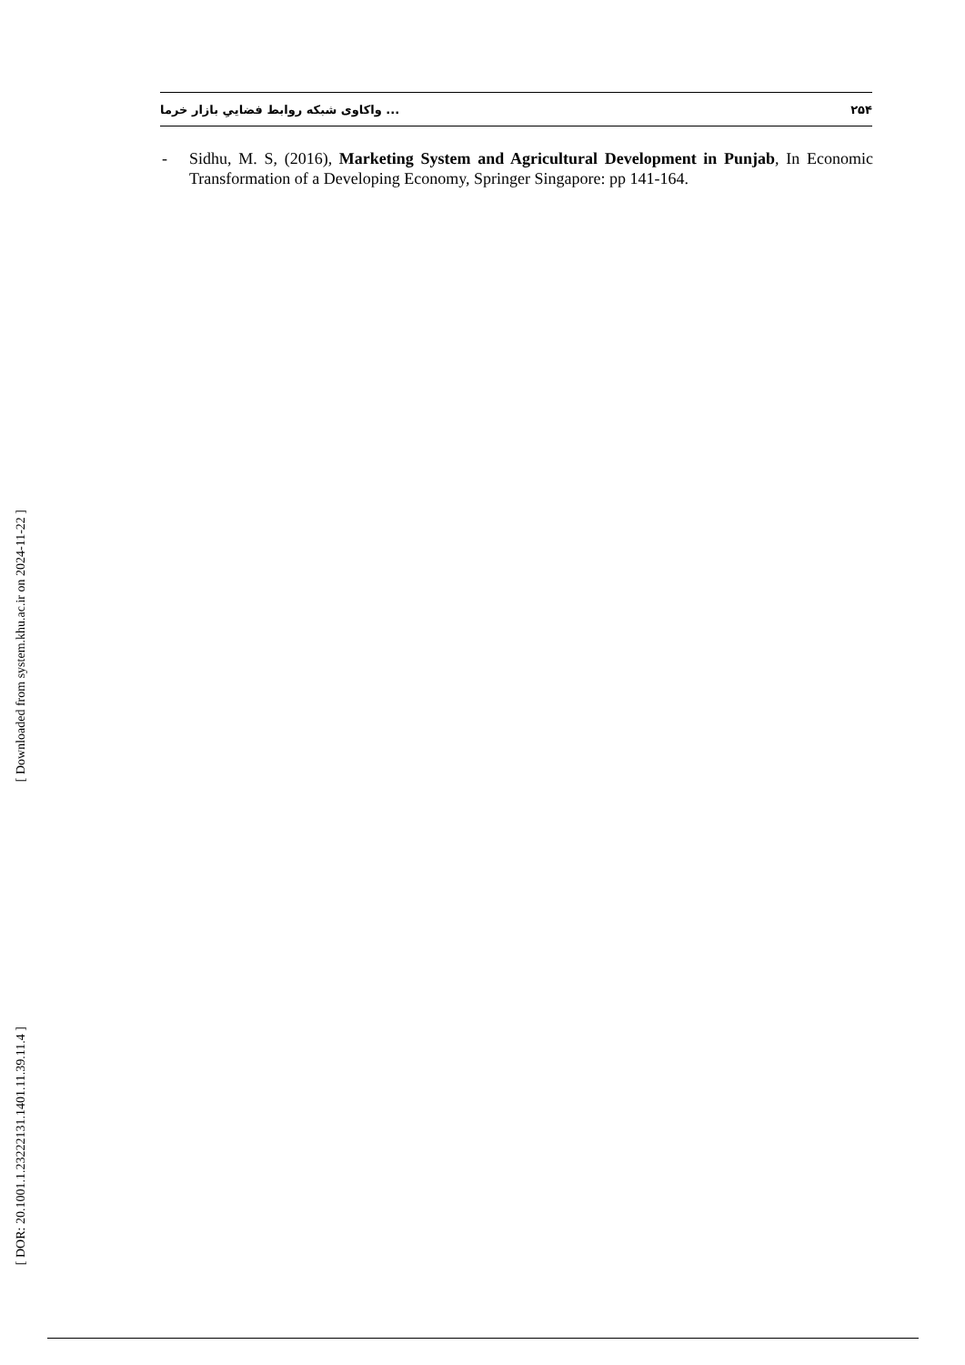واکاوی شبکه روابط فضاییِ بازار خرما ... ۲۵۴
- Sidhu, M. S, (2016), Marketing System and Agricultural Development in Punjab, In Economic Transformation of a Developing Economy, Springer Singapore: pp 141-164.
[ Downloaded from system.khu.ac.ir on 2024-11-22 ]
[ DOR: 20.1001.1.23222131.1401.11.39.11.4 ]